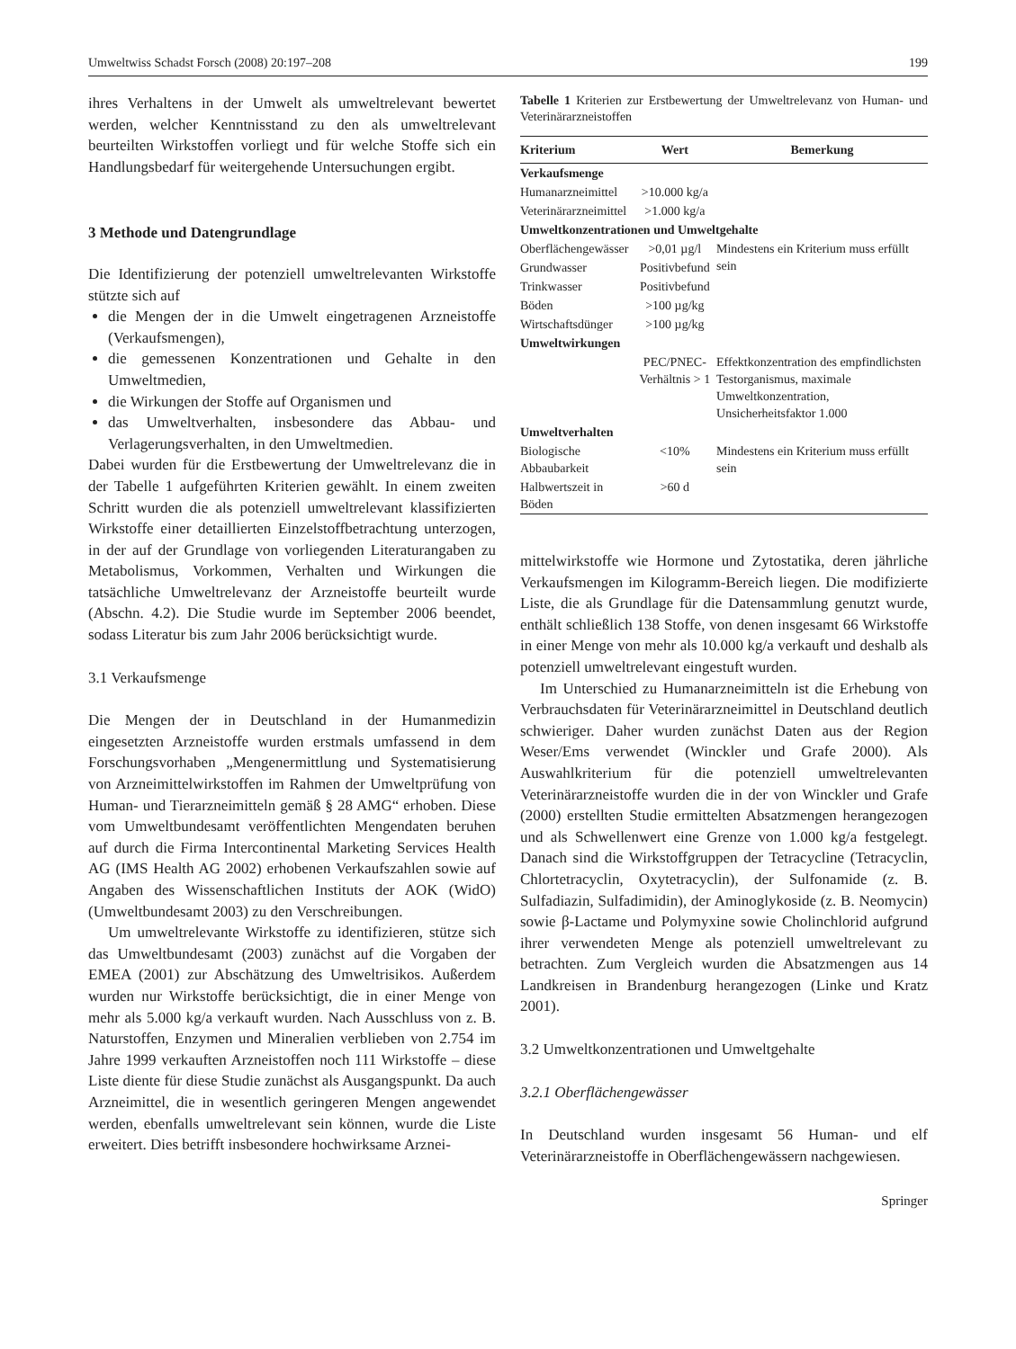Umweltwiss Schadst Forsch (2008) 20:197–208 199
ihres Verhaltens in der Umwelt als umweltrelevant bewertet werden, welcher Kenntnisstand zu den als umweltrelevant beurteilten Wirkstoffen vorliegt und für welche Stoffe sich ein Handlungsbedarf für weitergehende Untersuchungen ergibt.
3 Methode und Datengrundlage
Die Identifizierung der potenziell umweltrelevanten Wirkstoffe stützte sich auf
die Mengen der in die Umwelt eingetragenen Arzneistoffe (Verkaufsmengen),
die gemessenen Konzentrationen und Gehalte in den Umweltmedien,
die Wirkungen der Stoffe auf Organismen und
das Umweltverhalten, insbesondere das Abbau- und Verlagerungsverhalten, in den Umweltmedien.
Dabei wurden für die Erstbewertung der Umweltrelevanz die in der Tabelle 1 aufgeführten Kriterien gewählt. In einem zweiten Schritt wurden die als potenziell umweltrelevant klassifizierten Wirkstoffe einer detaillierten Einzelstoffbetrachtung unterzogen, in der auf der Grundlage von vorliegenden Literaturangaben zu Metabolismus, Vorkommen, Verhalten und Wirkungen die tatsächliche Umweltrelevanz der Arzneistoffe beurteilt wurde (Abschn. 4.2). Die Studie wurde im September 2006 beendet, sodass Literatur bis zum Jahr 2006 berücksichtigt wurde.
3.1 Verkaufsmenge
Die Mengen der in Deutschland in der Humanmedizin eingesetzten Arzneistoffe wurden erstmals umfassend in dem Forschungsvorhaben „Mengenermittlung und Systematisierung von Arzneimittelwirkstoffen im Rahmen der Umweltprüfung von Human- und Tierarzneimitteln gemäß § 28 AMG“ erhoben. Diese vom Umweltbundesamt veröffentlichten Mengendaten beruhen auf durch die Firma Intercontinental Marketing Services Health AG (IMS Health AG 2002) erhobenen Verkaufszahlen sowie auf Angaben des Wissenschaftlichen Instituts der AOK (WidO) (Umweltbundesamt 2003) zu den Verschreibungen.
Um umweltrelevante Wirkstoffe zu identifizieren, stütze sich das Umweltbundesamt (2003) zunächst auf die Vorgaben der EMEA (2001) zur Abschätzung des Umweltrisikos. Außerdem wurden nur Wirkstoffe berücksichtigt, die in einer Menge von mehr als 5.000 kg/a verkauft wurden. Nach Ausschluss von z. B. Naturstoffen, Enzymen und Mineralien verblieben von 2.754 im Jahre 1999 verkauften Arzneistoffen noch 111 Wirkstoffe – diese Liste diente für diese Studie zunächst als Ausgangspunkt. Da auch Arzneimittel, die in wesentlich geringeren Mengen angewendet werden, ebenfalls umweltrelevant sein können, wurde die Liste erweitert. Dies betrifft insbesondere hochwirksame Arznei-
Tabelle 1 Kriterien zur Erstbewertung der Umweltrelevanz von Human- und Veterinärarzneistoffen
| Kriterium | Wert | Bemerkung |
| --- | --- | --- |
| Verkaufsmenge | | |
| Humanarzneimittel | >10.000 kg/a | |
| Veterinärarzneimittel | >1.000 kg/a | |
| Umweltkonzentrationen und Umweltgehalte | | |
| Oberflächengewässer | >0,01 µg/l | Mindestens ein Kriterium muss erfüllt sein |
| Grundwasser | Positivbefund | |
| Trinkwasser | Positivbefund | |
| Böden | >100 µg/kg | |
| Wirtschaftsdünger | >100 µg/kg | |
| Umweltwirkungen | | |
| | PEC/PNEC-Verhältnis > 1 | Effektkonzentration des empfindlichsten Testorganismus, maximale Umweltkonzentration, Unsicherheitsfaktor 1.000 |
| Umweltverhalten | | |
| Biologische Abbaubarkeit | <10% | Mindestens ein Kriterium muss erfüllt sein |
| Halbwertszeit in Böden | >60 d | |
mittelwirkstoffe wie Hormone und Zytostatika, deren jährliche Verkaufsmengen im Kilogramm-Bereich liegen. Die modifizierte Liste, die als Grundlage für die Datensammlung genutzt wurde, enthält schließlich 138 Stoffe, von denen insgesamt 66 Wirkstoffe in einer Menge von mehr als 10.000 kg/a verkauft und deshalb als potenziell umweltrelevant eingestuft wurden.
Im Unterschied zu Humanarzneimitteln ist die Erhebung von Verbrauchsdaten für Veterinärarzneimittel in Deutschland deutlich schwieriger. Daher wurden zunächst Daten aus der Region Weser/Ems verwendet (Winckler und Grafe 2000). Als Auswahlkriterium für die potenziell umweltrelevanten Veterinärarzneistoffe wurden die in der von Winckler und Grafe (2000) erstellten Studie ermittelten Absatzmengen herangezogen und als Schwellenwert eine Grenze von 1.000 kg/a festgelegt. Danach sind die Wirkstoffgruppen der Tetracycline (Tetracyclin, Chlortetracyclin, Oxytetracyclin), der Sulfonamide (z. B. Sulfadiazin, Sulfadimidin), der Aminoglykoside (z. B. Neomycin) sowie β-Lactame und Polymyxine sowie Cholinchlorid aufgrund ihrer verwendeten Menge als potenziell umweltrelevant zu betrachten. Zum Vergleich wurden die Absatzmengen aus 14 Landkreisen in Brandenburg herangezogen (Linke und Kratz 2001).
3.2 Umweltkonzentrationen und Umweltgehalte
3.2.1 Oberflächengewässer
In Deutschland wurden insgesamt 56 Human- und elf Veterinärarzneistoffe in Oberflächengewässern nachgewiesen.
Springer